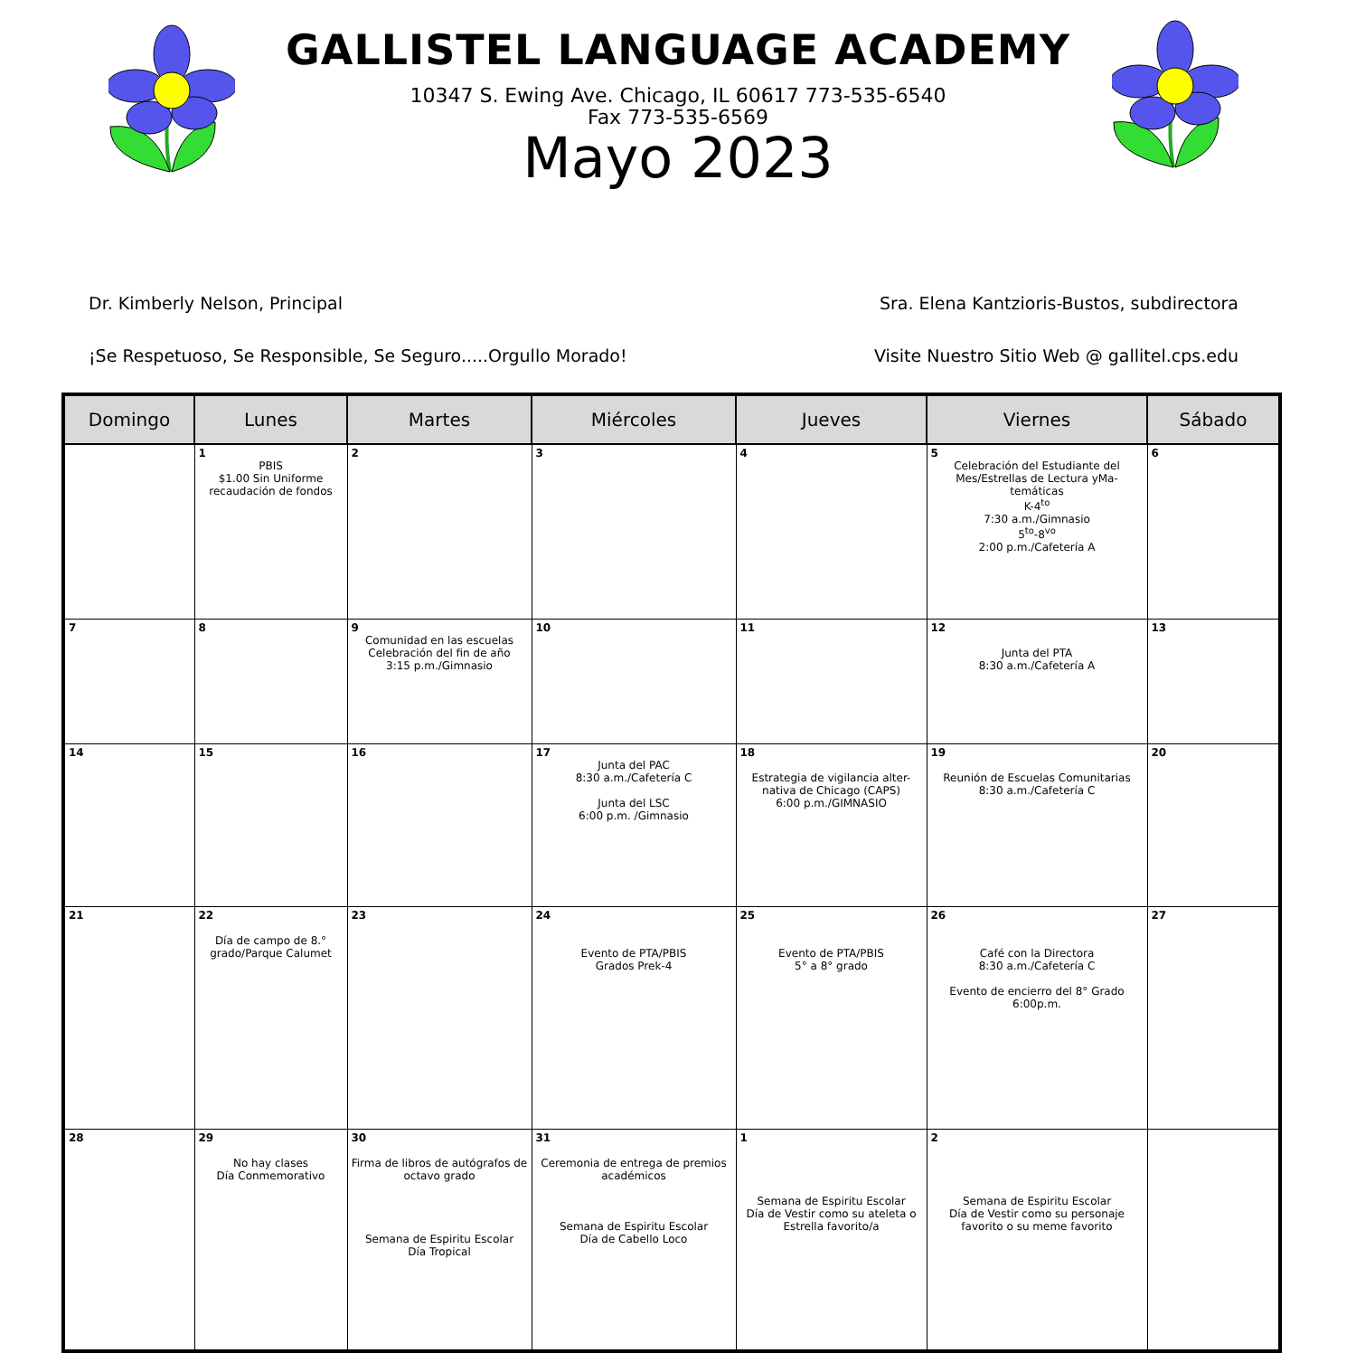GALLISTEL LANGUAGE ACADEMY
10347 S. Ewing Ave. Chicago, IL 60617 773-535-6540
Fax 773-535-6569
Mayo 2023
Dr. Kimberly Nelson, Principal Sra. Elena Kantzioris-Bustos, subdirectora
¡Se Respetuoso, Se Responsible, Se Seguro.....Orgullo Morado! Visite Nuestro Sitio Web @ gallitel.cps.edu
| Domingo | Lunes | Martes | Miércoles | Jueves | Viernes | Sábado |
| --- | --- | --- | --- | --- | --- | --- |
| | 1 PBIS $1.00 Sin Uniforme recaudación de fondos | 2 | 3 | 4 | 5 Celebración del Estudiante del Mes/Estrellas de Lectura yMa-temáticas K-4<sup>to</sup> 7:30 a.m./Gimnasio 5<sup>to</sup>-8<sup>vo</sup> 2:00 p.m./Cafetería A | 6 |
| 7 | 8 | 9 Comunidad en las escuelas Celebración del fin de año 3:15 p.m./Gimnasio | 10 | 11 | 12 Junta del PTA 8:30 a.m./Cafetería A | 13 |
| 14 | 15 | 16 | 17 Junta del PAC 8:30 a.m./Cafetería C Junta del LSC 6:00 p.m. /Gimnasio | 18 Estrategia de vigilancia alter-nativa de Chicago (CAPS) 6:00 p.m./GIMNASIO | 19 Reunión de Escuelas Comunitarias 8:30 a.m./Cafetería C | 20 |
| 21 | 22 Día de campo de 8.° grado/Parque Calumet | 23 | 24 Evento de PTA/PBIS Grados Prek-4 | 25 Evento de PTA/PBIS 5° a 8° grado | 26 Café con la Directora 8:30 a.m./Cafetería C Evento de encierro del 8° Grado 6:00p.m. | 27 |
| 28 | 29 No hay clases Día Conmemorativo | 30 Firma de libros de autógrafos de octavo grado Semana de Espiritu Escolar Día Tropical | 31 Ceremonia de entrega de premios académicos Semana de Espiritu Escolar Día de Cabello Loco | 1 Semana de Espiritu Escolar Día de Vestir como su ateleta o Estrella favorito/a | 2 Semana de Espiritu Escolar Día de Vestir como su personaje favorito o su meme favorito | |